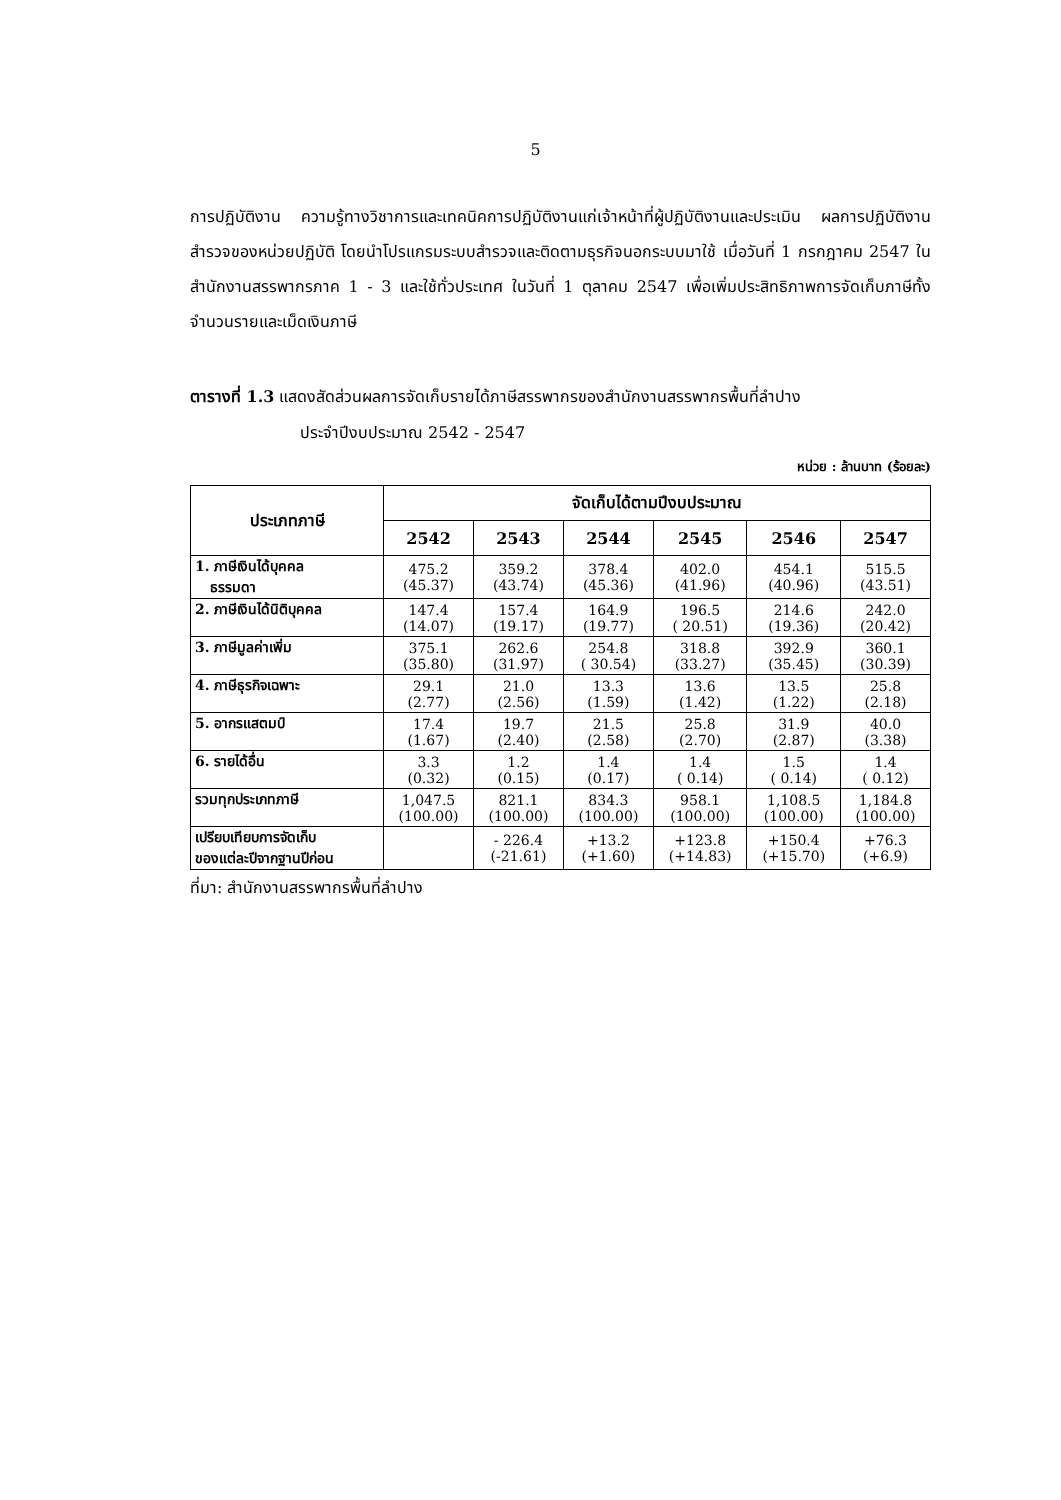5
การปฏิบัติงาน ความรู้ทางวิชาการและเทคนิคการปฏิบัติงานแก่เจ้าหน้าที่ผู้ปฏิบัติงานและประเมิน ผลการปฏิบัติงานสำรวจของหน่วยปฏิบัติ โดยนำโปรแกรมระบบสำรวจและติดตามธุรกิจนอกระบบมาใช้ เมื่อวันที่ 1 กรกฎาคม 2547 ในสำนักงานสรรพากรภาค 1 - 3 และใช้ทั่วประเทศ ในวันที่ 1 ตุลาคม 2547 เพื่อเพิ่มประสิทธิภาพการจัดเก็บภาษีทั้งจำนวนรายและเม็ดเงินภาษี
ตารางที่ 1.3 แสดงสัดส่วนผลการจัดเก็บรายได้ภาษีสรรพากรของสำนักงานสรรพากรพื้นที่ลำปาง
ประจำปีงบประมาณ 2542 - 2547
หน่วย : ล้านบาท (ร้อยละ)
| ประเภทภาษี | จัดเก็บได้ตามปีงบประมาณ | | | | | |
| --- | --- | --- | --- | --- | --- | --- |
| | 2542 | 2543 | 2544 | 2545 | 2546 | 2547 |
| 1. ภาษีเงินได้บุคคล ธรรมดา | 475.2 (45.37) | 359.2 (43.74) | 378.4 (45.36) | 402.0 (41.96) | 454.1 (40.96) | 515.5 (43.51) |
| 2. ภาษีเงินได้นิติบุคคล | 147.4 (14.07) | 157.4 (19.17) | 164.9 (19.77) | 196.5 ( 20.51) | 214.6 (19.36) | 242.0 (20.42) |
| 3. ภาษีมูลค่าเพิ่ม | 375.1 (35.80) | 262.6 (31.97) | 254.8 ( 30.54) | 318.8 (33.27) | 392.9 (35.45) | 360.1 (30.39) |
| 4. ภาษีธุรกิจเฉพาะ | 29.1 (2.77) | 21.0 (2.56) | 13.3 (1.59) | 13.6 (1.42) | 13.5 (1.22) | 25.8 (2.18) |
| 5. อากรแสตมป์ | 17.4 (1.67) | 19.7 (2.40) | 21.5 (2.58) | 25.8 (2.70) | 31.9 (2.87) | 40.0 (3.38) |
| 6. รายได้อื่น | 3.3 (0.32) | 1.2 (0.15) | 1.4 (0.17) | 1.4 ( 0.14) | 1.5 ( 0.14) | 1.4 ( 0.12) |
| รวมทุกประเภทภาษี | 1,047.5 (100.00) | 821.1 (100.00) | 834.3 (100.00) | 958.1 (100.00) | 1,108.5 (100.00) | 1,184.8 (100.00) |
| เปรียบเทียบการจัดเก็บ ของแต่ละปีจากฐานปีก่อน | | - 226.4 (-21.61) | +13.2 (+1.60) | +123.8 (+14.83) | +150.4 (+15.70) | +76.3 (+6.9) |
ที่มา: สำนักงานสรรพากรพื้นที่ลำปาง